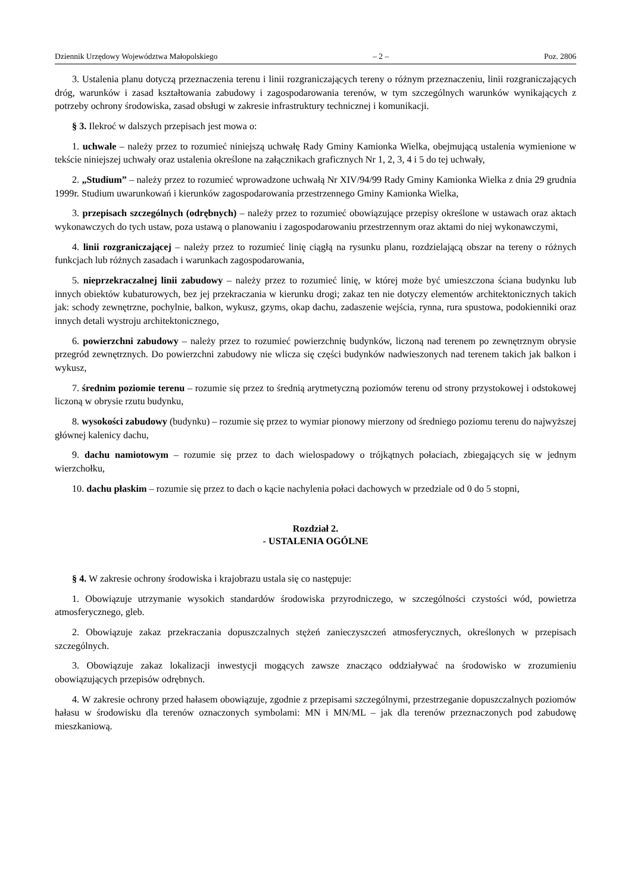Dziennik Urzędowy Województwa Małopolskiego – 2 – Poz. 2806
3. Ustalenia planu dotyczą przeznaczenia terenu i linii rozgraniczających tereny o różnym przeznaczeniu, linii rozgraniczających dróg, warunków i zasad kształtowania zabudowy i zagospodarowania terenów, w tym szczególnych warunków wynikających z potrzeby ochrony środowiska, zasad obsługi w zakresie infrastruktury technicznej i komunikacji.
§ 3. Ilekroć w dalszych przepisach jest mowa o:
1. uchwale – należy przez to rozumieć niniejszą uchwałę Rady Gminy Kamionka Wielka, obejmującą ustalenia wymienione w tekście niniejszej uchwały oraz ustalenia określone na załącznikach graficznych Nr 1, 2, 3, 4 i 5 do tej uchwały,
2. „Studium” – należy przez to rozumieć wprowadzone uchwałą Nr XIV/94/99 Rady Gminy Kamionka Wielka z dnia 29 grudnia 1999r. Studium uwarunkowań i kierunków zagospodarowania przestrzennego Gminy Kamionka Wielka,
3. przepisach szczególnych (odrębnych) – należy przez to rozumieć obowiązujące przepisy określone w ustawach oraz aktach wykonawczych do tych ustaw, poza ustawą o planowaniu i zagospodarowaniu przestrzennym oraz aktami do niej wykonawczymi,
4. linii rozgraniczającej – należy przez to rozumieć linię ciągłą na rysunku planu, rozdzielającą obszar na tereny o różnych funkcjach lub różnych zasadach i warunkach zagospodarowania,
5. nieprzekraczalnej linii zabudowy – należy przez to rozumieć linię, w której może być umieszczona ściana budynku lub innych obiektów kubaturowych, bez jej przekraczania w kierunku drogi; zakaz ten nie dotyczy elementów architektonicznych takich jak: schody zewnętrzne, pochylnie, balkon, wykusz, gzyms, okap dachu, zadaszenie wejścia, rynna, rura spustowa, podokienniki oraz innych detali wystroju architektonicznego,
6. powierzchni zabudowy – należy przez to rozumieć powierzchnię budynków, liczoną nad terenem po zewnętrznym obrysie przegród zewnętrznych. Do powierzchni zabudowy nie wlicza się części budynków nadwieszonych nad terenem takich jak balkon i wykusz,
7. średnim poziomie terenu – rozumie się przez to średnią arytmetyczną poziomów terenu od strony przystokowej i odstokowej liczoną w obrysie rzutu budynku,
8. wysokości zabudowy (budynku) – rozumie się przez to wymiar pionowy mierzony od średniego poziomu terenu do najwyższej głównej kalenicy dachu,
9. dachu namiotowym – rozumie się przez to dach wielospadowy o trójkątnych połaciach, zbiegających się w jednym wierzchołku,
10. dachu płaskim – rozumie się przez to dach o kącie nachylenia połaci dachowych w przedziale od 0 do 5 stopni,
Rozdział 2.
- USTALENIA OGÓLNE
§ 4. W zakresie ochrony środowiska i krajobrazu ustala się co następuje:
1. Obowiązuje utrzymanie wysokich standardów środowiska przyrodniczego, w szczególności czystości wód, powietrza atmosferycznego, gleb.
2. Obowiązuje zakaz przekraczania dopuszczalnych stężeń zanieczyszczeń atmosferycznych, określonych w przepisach szczególnych.
3. Obowiązuje zakaz lokalizacji inwestycji mogących zawsze znacząco oddziaływać na środowisko w zrozumieniu obowiązujących przepisów odrębnych.
4. W zakresie ochrony przed hałasem obowiązuje, zgodnie z przepisami szczególnymi, przestrzeganie dopuszczalnych poziomów hałasu w środowisku dla terenów oznaczonych symbolami: MN i MN/ML – jak dla terenów przeznaczonych pod zabudowę mieszkaniową.